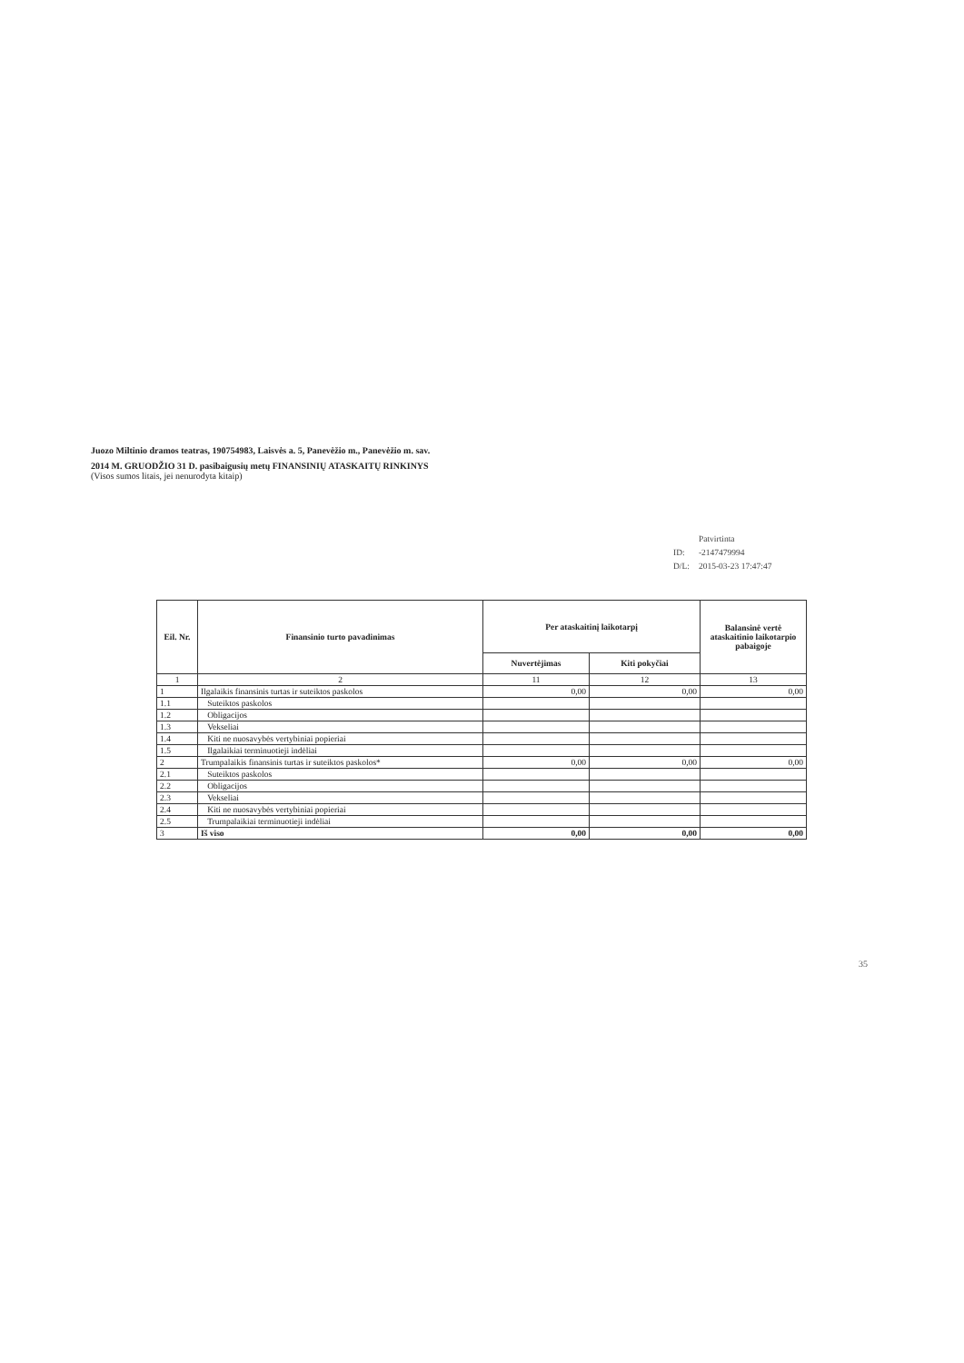Juozo Miltinio dramos teatras, 190754983, Laisvės a. 5, Panevėžio m., Panevėžio m. sav.
2014 M. GRUODŽIO 31 D. pasibaigusių metų FINANSINIŲ ATASKAITŲ RINKINYS
(Visos sumos litais, jei nenurodyta kitaip)
| | Patvirtinta |
| ID: | -2147479994 |
| D/L: | 2015-03-23 17:47:47 |
| Eil. Nr. | Finansinio turto pavadinimas | Per ataskaitinį laikotarpį | | Balansinė vertė ataskaitinio laikotarpio pabaigoje |
| --- | --- | --- | --- | --- |
| | | Nuvertėjimas | Kiti pokyčiai | |
| 1 | 2 | 11 | 12 | 13 |
| 1 | Ilgalaikis finansinis turtas ir suteiktos paskolos | 0,00 | 0,00 | 0,00 |
| 1.1 | Suteiktos paskolos | | | |
| 1.2 | Obligacijos | | | |
| 1.3 | Vekseliai | | | |
| 1.4 | Kiti ne nuosavybės vertybiniai popieriai | | | |
| 1.5 | Ilgalaikiai terminuotieji indėliai | | | |
| 2 | Trumpalaikis finansinis turtas ir suteiktos paskolos* | 0,00 | 0,00 | 0,00 |
| 2.1 | Suteiktos paskolos | | | |
| 2.2 | Obligacijos | | | |
| 2.3 | Vekseliai | | | |
| 2.4 | Kiti ne nuosavybės vertybiniai popieriai | | | |
| 2.5 | Trumpalaikiai terminuotieji indėliai | | | |
| 3 | Iš viso | 0,00 | 0,00 | 0,00 |
35